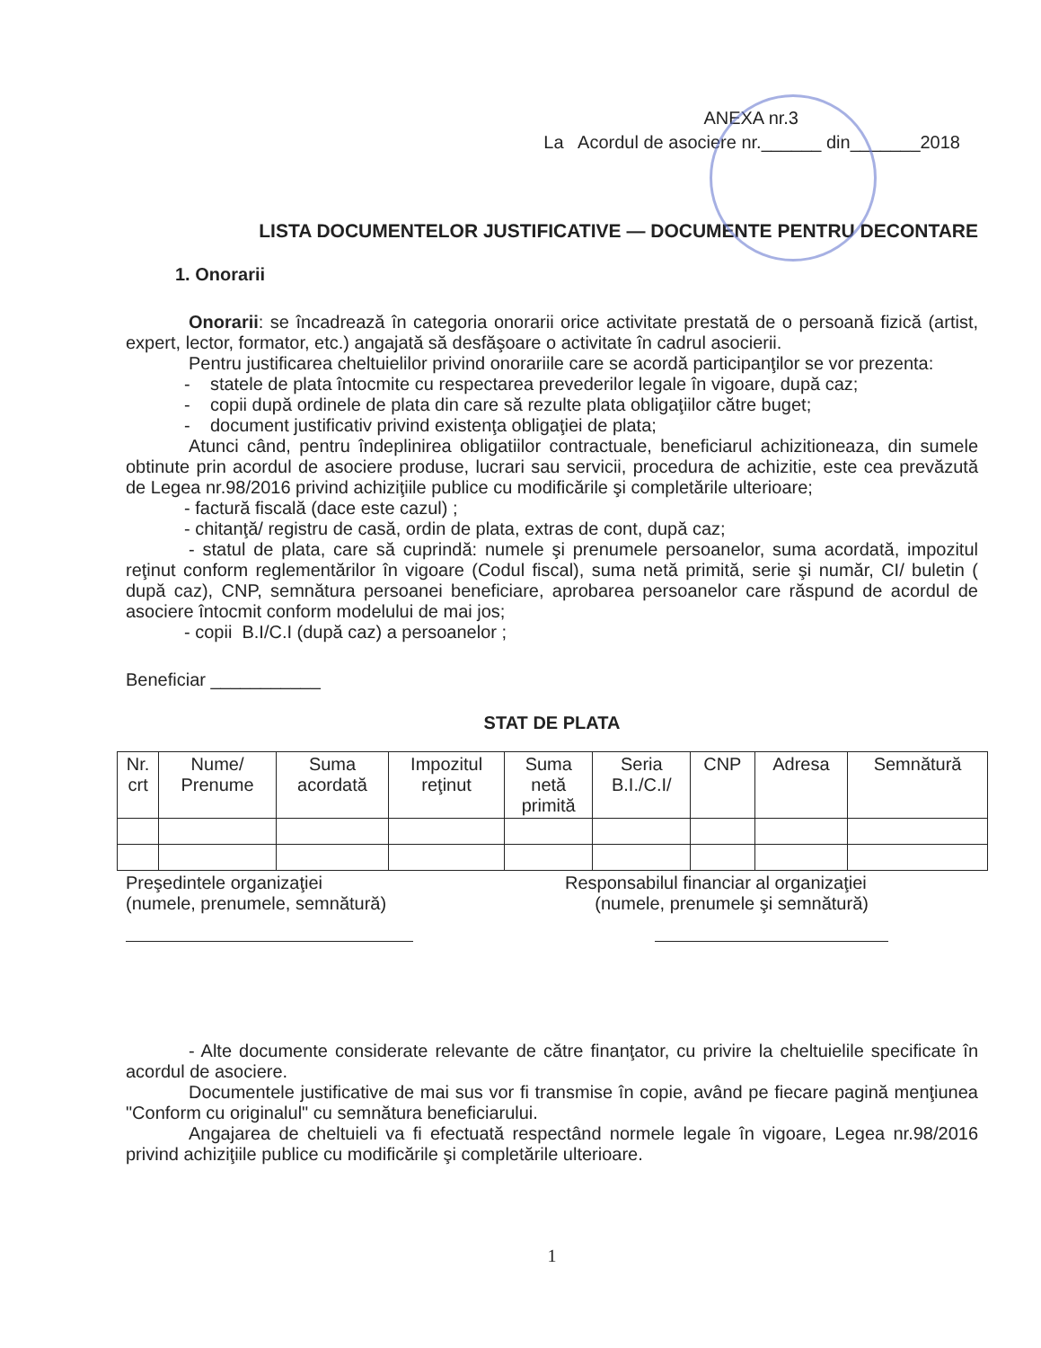ANEXA nr.3
La Acordul de asociere nr.______ din_______2018
LISTA DOCUMENTELOR JUSTIFICATIVE — DOCUMENTE PENTRU DECONTARE
1. Onorarii
Onorarii: se încadrează în categoria onorarii orice activitate prestată de o persoană fizică (artist, expert, lector, formator, etc.) angajată să desfăşoare o activitate în cadrul asocierii.
Pentru justificarea cheltuielilor privind onorariile care se acordă participanţilor se vor prezenta:
- statele de plata întocmite cu respectarea prevederilor legale în vigoare, după caz;
- copii după ordinele de plata din care să rezulte plata obligaţiilor către buget;
- document justificativ privind existenţa obligaţiei de plata;
Atunci când, pentru îndeplinirea obligatiilor contractuale, beneficiarul achizitioneaza, din sumele obtinute prin acordul de asociere produse, lucrari sau servicii, procedura de achizitie, este cea prevăzută de Legea nr.98/2016 privind achiziţiile publice cu modificările şi completările ulterioare;
- factură fiscală (dace este cazul) ;
- chitanţă/ registru de casă, ordin de plata, extras de cont, după caz;
- statul de plata, care să cuprindă: numele şi prenumele persoanelor, suma acordată, impozitul reţinut conform reglementărilor în vigoare (Codul fiscal), suma netă primită, serie şi număr, CI/ buletin ( după caz), CNP, semnătura persoanei beneficiare, aprobarea persoanelor care răspund de acordul de asociere întocmit conform modelului de mai jos;
- copii B.I/C.I (după caz) a persoanelor ;
Beneficiar ___________
STAT DE PLATA
| Nr. crt | Nume/ Prenume | Suma acordată | Impozitul reţinut | Suma netă primită | Seria B.I./C.I/ | CNP | Adresa | Semnătură |
| --- | --- | --- | --- | --- | --- | --- | --- | --- |
Preşedintele organizaţiei
(numele, prenumele, semnătură)
Responsabilul financiar al organizaţiei
(numele, prenumele şi semnătură)
- Alte documente considerate relevante de către finanţator, cu privire la cheltuielile specificate în acordul de asociere.
Documentele justificative de mai sus vor fi transmise în copie, având pe fiecare pagină menţiunea "Conform cu originalul" cu semnătura beneficiarului.
Angajarea de cheltuieli va fi efectuată respectând normele legale în vigoare, Legea nr.98/2016 privind achiziţiile publice cu modificările şi completările ulterioare.
1